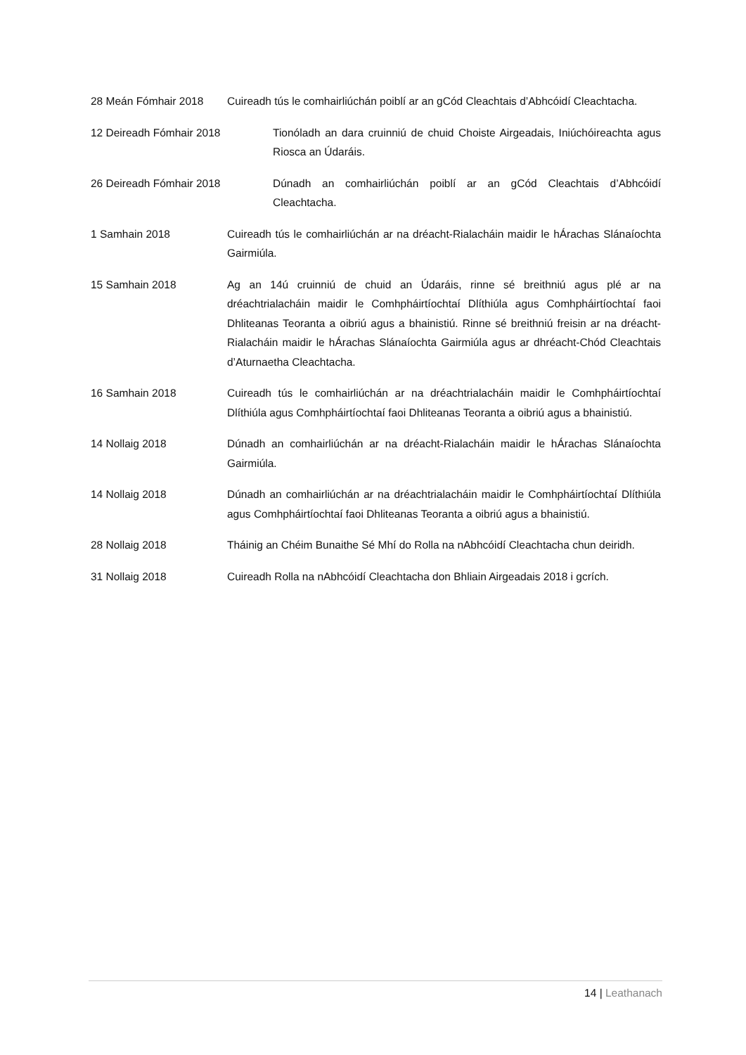28 Meán Fómhair 2018 Cuireadh tús le comhairliúchán poiblí ar an gCód Cleachtais d’Abhcóidí Cleachtacha.
12 Deireadh Fómhair 2018 Tionóladh an dara cruinniú de chuid Choiste Airgeadais, Iniúchóireachta agus Riosca an Údaráis.
26 Deireadh Fómhair 2018 Dúnadh an comhairliúchán poiblí ar an gCód Cleachtais d’Abhcóidí Cleachtacha.
1 Samhain 2018 Cuireadh tús le comhairliúchán ar na dréacht-Rialacháin maidir le hÁrachas Slánaíochta Gairmiúla.
15 Samhain 2018 Ag an 14ú cruinniú de chuid an Údaráis, rinne sé breithniú agus plé ar na dréachtrialacháin maidir le Comhpháirtíochtaí Dlíthiúla agus Comhpháirtíochtaí faoi Dhliteanas Teoranta a oibriú agus a bhainistiú. Rinne sé breithniú freisin ar na dréacht-Rialacháin maidir le hÁrachas Slánaíochta Gairmiúla agus ar dhréacht-Chód Cleachtais d’Aturnaetha Cleachtacha.
16 Samhain 2018 Cuireadh tús le comhairliúchán ar na dréachtrialacháin maidir le Comhpháirtíochtaí Dlíthiúla agus Comhpháirtíochtaí faoi Dhliteanas Teoranta a oibriú agus a bhainistiú.
14 Nollaig 2018 Dúnadh an comhairliúchán ar na dréacht-Rialacháin maidir le hÁrachas Slánaíochta Gairmiúla.
14 Nollaig 2018 Dúnadh an comhairliúchán ar na dréachtrialacháin maidir le Comhpháirtíochtaí Dlíthiúla agus Comhpháirtíochtaí faoi Dhliteanas Teoranta a oibriú agus a bhainistiú.
28 Nollaig 2018 Tháinig an Chéim Bunaithe Sé Mhí do Rolla na nAbhcóidí Cleachtacha chun deiridh.
31 Nollaig 2018 Cuireadh Rolla na nAbhcóidí Cleachtacha don Bhliain Airgeadais 2018 i gcrích.
14 | Leathanach